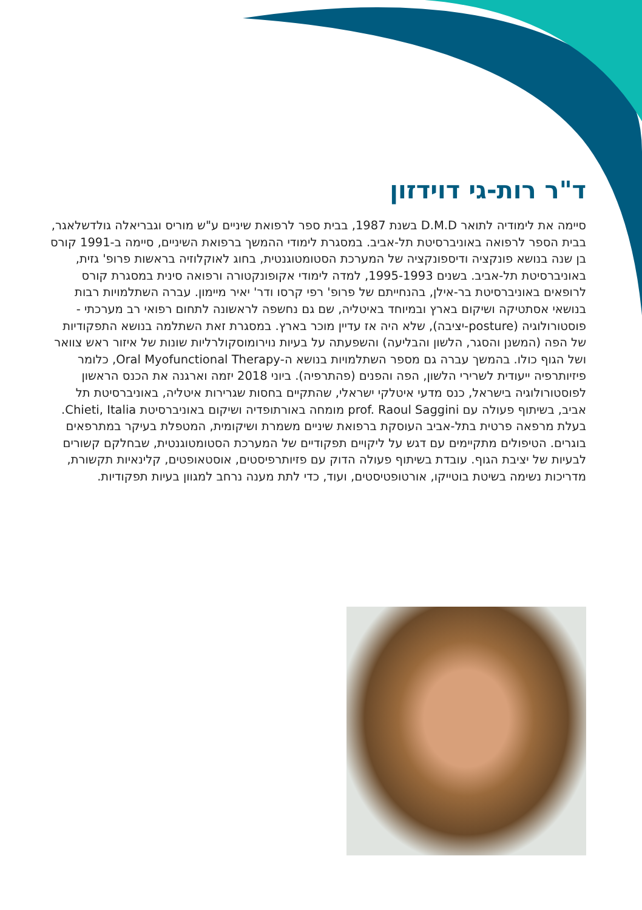ד"ר רות-גי דוידזון
סיימה את לימודיה לתואר D.M.D בשנת 1987, בבית ספר לרפואת שיניים ע"ש מוריס וגבריאלה גולדשלאגר, בבית הספר לרפואה באוניברסיטת תל-אביב. במסגרת לימודי ההמשך ברפואת השיניים, סיימה ב-1991 קורס בן שנה בנושא פונקציה ודיספונקציה של המערכת הסטומטוגנטית, בחוג לאוקלוזיה בראשות פרופ' גזית, באוניברסיטת תל-אביב. בשנים 1995-1993, למדה לימודי אקופונקטורה ורפואה סינית במסגרת קורס לרופאים באוניברסיטת בר-אילן, בהנחייתם של פרופ' רפי קרסו ודר' יאיר מיימון. עברה השתלמויות רבות בנושאי אסתטיקה ושיקום בארץ ובמיוחד באיטליה, שם גם נחשפה לראשונה לתחום רפואי רב מערכתי - פוסטורולוגיה (posture-יציבה), שלא היה אז עדיין מוכר בארץ. במסגרת זאת השתלמה בנושא התפקודיות של הפה (המשנן והסגר, הלשון והבליעה) והשפעתה על בעיות נוירומוסקולרליות שונות של איזור ראש צוואר ושל הגוף כולו. בהמשך עברה גם מספר השתלמויות בנושא ה-Oral Myofunctional Therapy, כלומר פיזיותרפיה ייעודית לשרירי הלשון, הפה והפנים (פהתרפיה). ביוני 2018 יזמה וארגנה את הכנס הראשון לפוסטורולוגיה בישראל, כנס מדעי איטלקי ישראלי, שהתקיים בחסות שגרירות איטליה, באוניברסיטת תל אביב, בשיתוף פעולה עם prof. Raoul Saggini מומחה באורתופדיה ושיקום באוניברסיטת Chieti, Italia. בעלת מרפאה פרטית בתל-אביב העוסקת ברפואת שיניים משמרת ושיקומית, המטפלת בעיקר במתרפאים בוגרים. הטיפולים מתקיימים עם דגש על ליקויים תפקודיים של המערכת הסטומטוגנטית, שבחלקם קשורים לבעיות של יציבת הגוף. עובדת בשיתוף פעולה הדוק עם פזיותרפיסטים, אוסטאופטים, קלינאיות תקשורת, מדריכות נשימה בשיטת בוטייקו, אורטופטיסטים, ועוד, כדי לתת מענה נרחב למגוון בעיות תפקודיות.